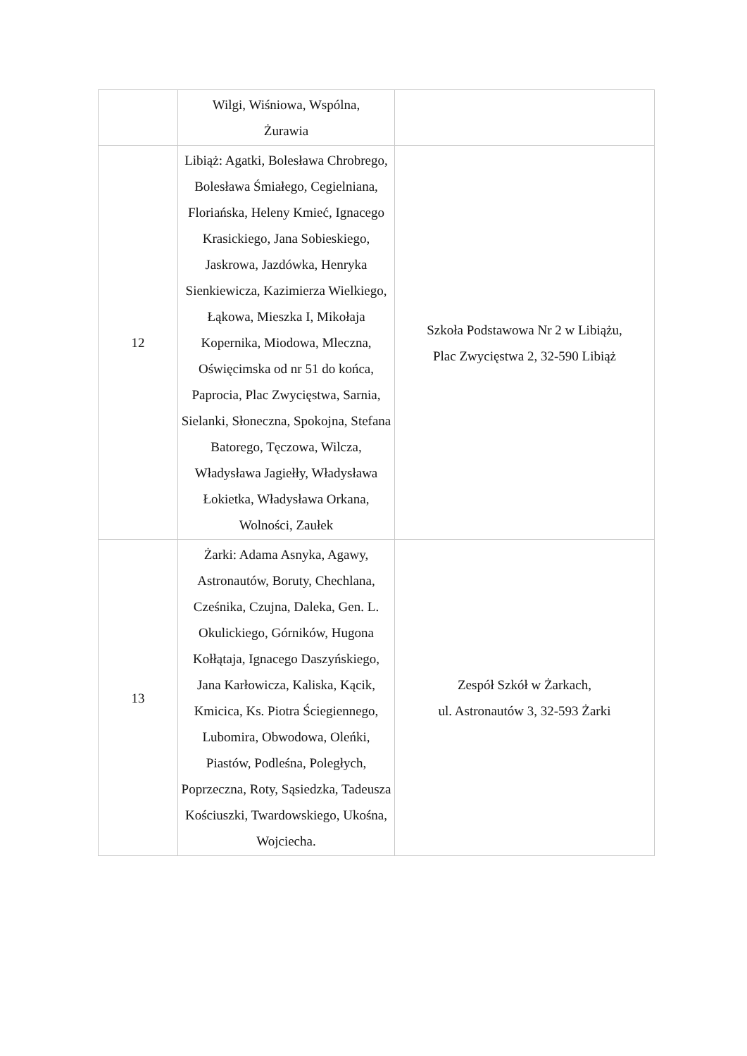| | Wilgi, Wiśniowa, Wspólna, Żurawia | |
| 12 | Libiąż: Agatki, Bolesława Chrobrego, Bolesława Śmiałego, Cegielniana, Floriańska, Heleny Kmieć, Ignacego Krasickiego, Jana Sobieskiego, Jaskrowa, Jazdówka, Henryka Sienkiewicza, Kazimierza Wielkiego, Łąkowa, Mieszka I, Mikołaja Kopernika, Miodowa, Mleczna, Oświęcimska od nr 51 do końca, Paprocia, Plac Zwycięstwa, Sarnia, Sielanki, Słoneczna, Spokojna, Stefana Batorego, Tęczowa, Wilcza, Władysława Jagiełły, Władysława Łokietka, Władysława Orkana, Wolności, Zaułek | Szkoła Podstawowa Nr 2 w Libiążu, Plac Zwycięstwa 2, 32-590 Libiąż |
| 13 | Żarki: Adama Asnyka, Agawy, Astronautów, Boruty, Chechlana, Cześnika, Czujna, Daleka, Gen. L. Okulickiego, Górników, Hugona Kołłątaja, Ignacego Daszyńskiego, Jana Karłowicza, Kaliska, Kącik, Kmicica, Ks. Piotra Ściegiennego, Lubomira, Obwodowa, Oleńki, Piastów, Podleśna, Poległych, Poprzeczna, Roty, Sąsiedzka, Tadeusza Kościuszki, Twardowskiego, Ukośna, Wojciecha. | Zespół Szkół w Żarkach, ul. Astronautów 3, 32-593 Żarki |